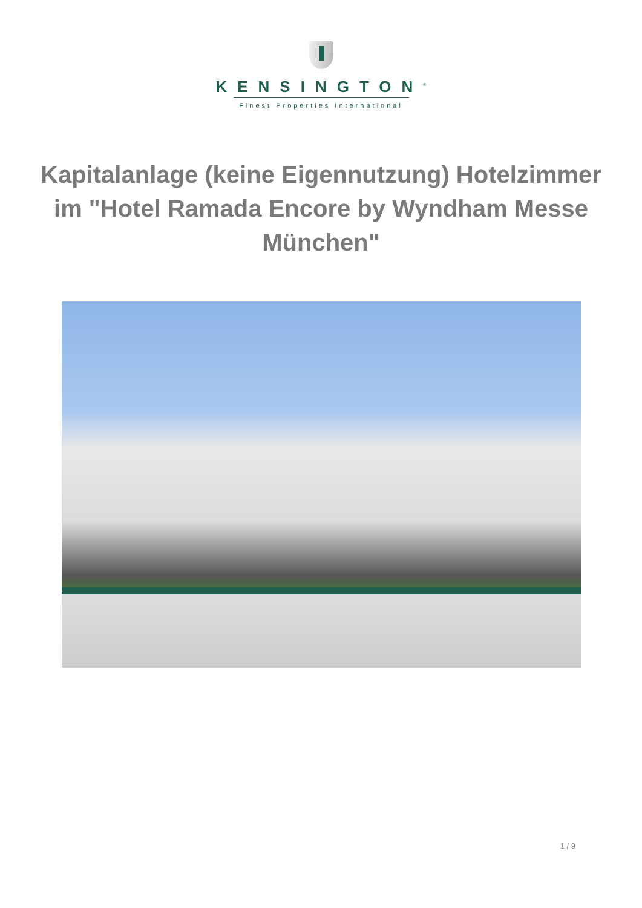KENSINGTON<sup>®</sup>
Finest Properties International
Kapitalanlage (keine Eigennutzung) Hotelzimmer im "Hotel Ramada Encore by Wyndham Messe München"
1 / 9